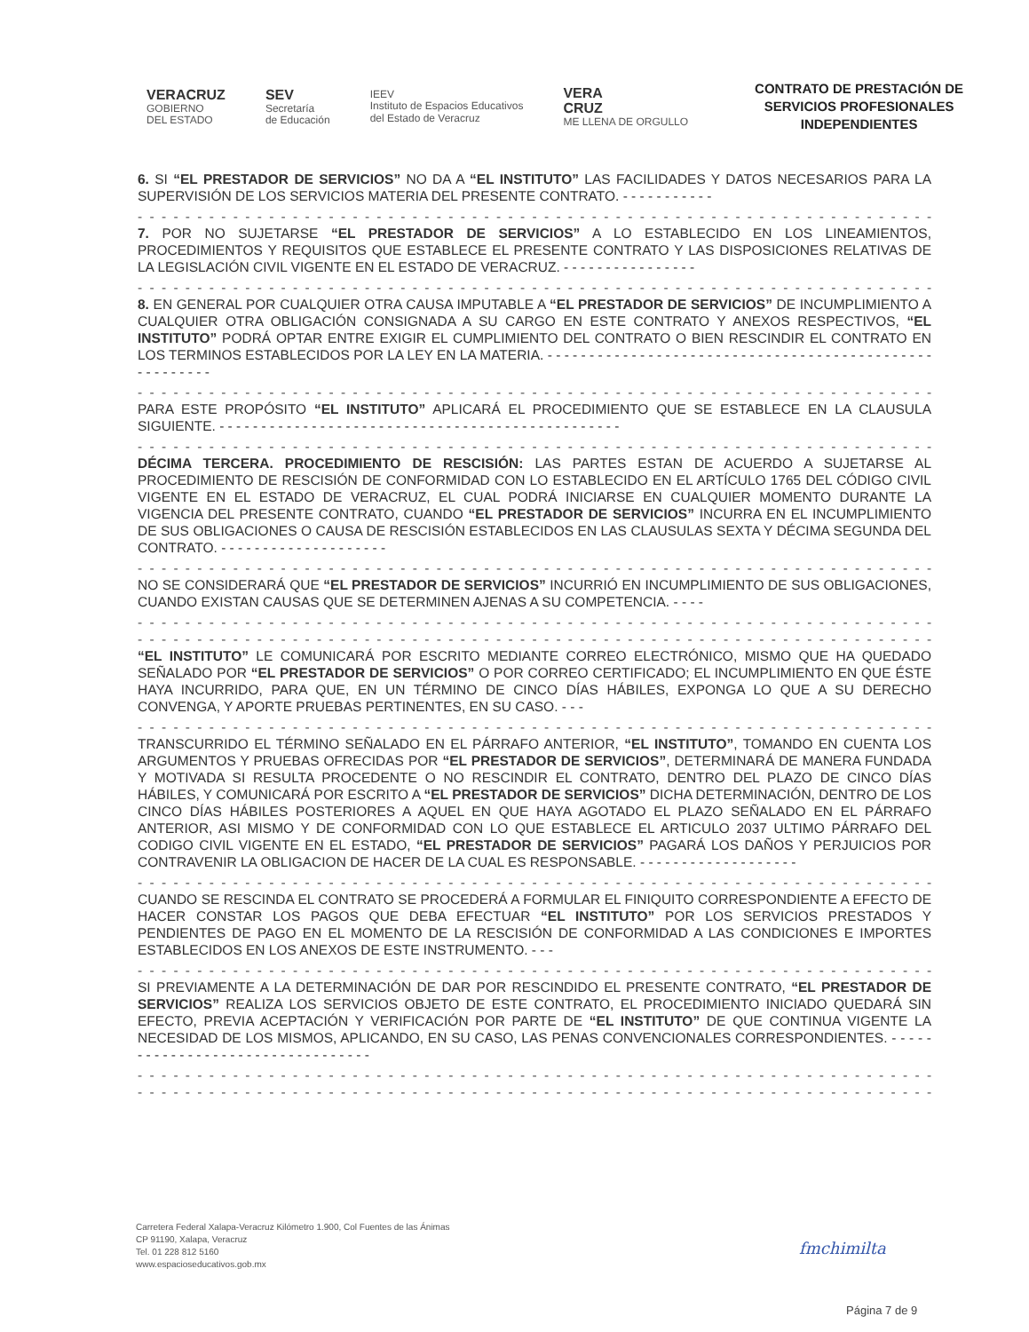VERACRUZ
GOBIERNO
DEL ESTADO
SEV
Secretaría
de Educación
IEEV
Instituto de Espacios Educativos
del Estado de Veracruz
VERA
CRUZ
ME LLENA DE ORGULLO
CONTRATO DE PRESTACIÓN DE
SERVICIOS PROFESIONALES
INDEPENDIENTES
6. SI “EL PRESTADOR DE SERVICIOS” NO DA A “EL INSTITUTO” LAS FACILIDADES Y DATOS NECESARIOS PARA LA SUPERVISIÓN DE LOS SERVICIOS MATERIA DEL PRESENTE CONTRATO. - - - - - - - - - - -
- - - - - - - - - - - - - - - - - - - - - - - - - - - - - - - - - - - - - - - - - - - - - - - - - - - - - - - - - - - - - - - - - - - -
7. POR NO SUJETARSE “EL PRESTADOR DE SERVICIOS” A LO ESTABLECIDO EN LOS LINEAMIENTOS, PROCEDIMIENTOS Y REQUISITOS QUE ESTABLECE EL PRESENTE CONTRATO Y LAS DISPOSICIONES RELATIVAS DE LA LEGISLACIÓN CIVIL VIGENTE EN EL ESTADO DE VERACRUZ. - - - - - - - - - - - - - - - -
- - - - - - - - - - - - - - - - - - - - - - - - - - - - - - - - - - - - - - - - - - - - - - - - - - - - - - - - - - - - - - - - - - - -
8. EN GENERAL POR CUALQUIER OTRA CAUSA IMPUTABLE A “EL PRESTADOR DE SERVICIOS” DE INCUMPLIMIENTO A CUALQUIER OTRA OBLIGACIÓN CONSIGNADA A SU CARGO EN ESTE CONTRATO Y ANEXOS RESPECTIVOS, “EL INSTITUTO” PODRÁ OPTAR ENTRE EXIGIR EL CUMPLIMIENTO DEL CONTRATO O BIEN RESCINDIR EL CONTRATO EN LOS TERMINOS ESTABLECIDOS POR LA LEY EN LA MATERIA. - - - - - - - - - - - - - - - - - - - - - - - - - - - - - - - - - - - - - - - - - - - - - - - - - - - - - - -
- - - - - - - - - - - - - - - - - - - - - - - - - - - - - - - - - - - - - - - - - - - - - - - - - - - - - - - - - - - - - - - - - - - -
PARA ESTE PROPÓSITO “EL INSTITUTO” APLICARÁ EL PROCEDIMIENTO QUE SE ESTABLECE EN LA CLAUSULA SIGUIENTE. - - - - - - - - - - - - - - - - - - - - - - - - - - - - - - - - - - - - - - - - - - - - - - - -
- - - - - - - - - - - - - - - - - - - - - - - - - - - - - - - - - - - - - - - - - - - - - - - - - - - - - - - - - - - - - - - - - - - -
DÉCIMA TERCERA. PROCEDIMIENTO DE RESCISIÓN: LAS PARTES ESTAN DE ACUERDO A SUJETARSE AL PROCEDIMIENTO DE RESCISIÓN DE CONFORMIDAD CON LO ESTABLECIDO EN EL ARTÍCULO 1765 DEL CÓDIGO CIVIL VIGENTE EN EL ESTADO DE VERACRUZ, EL CUAL PODRÁ INICIARSE EN CUALQUIER MOMENTO DURANTE LA VIGENCIA DEL PRESENTE CONTRATO, CUANDO “EL PRESTADOR DE SERVICIOS” INCURRA EN EL INCUMPLIMIENTO DE SUS OBLIGACIONES O CAUSA DE RESCISIÓN ESTABLECIDOS EN LAS CLAUSULAS SEXTA Y DÉCIMA SEGUNDA DEL CONTRATO. - - - - - - - - - - - - - - - - - - - -
- - - - - - - - - - - - - - - - - - - - - - - - - - - - - - - - - - - - - - - - - - - - - - - - - - - - - - - - - - - - - - - - - - - -
NO SE CONSIDERARÁ QUE “EL PRESTADOR DE SERVICIOS” INCURRIÓ EN INCUMPLIMIENTO DE SUS OBLIGACIONES, CUANDO EXISTAN CAUSAS QUE SE DETERMINEN AJENAS A SU COMPETENCIA. - - - -
- - - - - - - - - - - - - - - - - - - - - - - - - - - - - - - - - - - - - - - - - - - - - - - - - - - - - - - - - - - - - - - - - - - -
- - - - - - - - - - - - - - - - - - - - - - - - - - - - - - - - - - - - - - - - - - - - - - - - - - - - - - - - - - - - - - - - - - - -
“EL INSTITUTO” LE COMUNICARÁ POR ESCRITO MEDIANTE CORREO ELECTRÓNICO, MISMO QUE HA QUEDADO SEÑALADO POR “EL PRESTADOR DE SERVICIOS” O POR CORREO CERTIFICADO; EL INCUMPLIMIENTO EN QUE ÉSTE HAYA INCURRIDO, PARA QUE, EN UN TÉRMINO DE CINCO DÍAS HÁBILES, EXPONGA LO QUE A SU DERECHO CONVENGA, Y APORTE PRUEBAS PERTINENTES, EN SU CASO. - - -
- - - - - - - - - - - - - - - - - - - - - - - - - - - - - - - - - - - - - - - - - - - - - - - - - - - - - - - - - - - - - - - - - - - -
TRANSCURRIDO EL TÉRMINO SEÑALADO EN EL PÁRRAFO ANTERIOR, “EL INSTITUTO”, TOMANDO EN CUENTA LOS ARGUMENTOS Y PRUEBAS OFRECIDAS POR “EL PRESTADOR DE SERVICIOS”, DETERMINARÁ DE MANERA FUNDADA Y MOTIVADA SI RESULTA PROCEDENTE O NO RESCINDIR EL CONTRATO, DENTRO DEL PLAZO DE CINCO DÍAS HÁBILES, Y COMUNICARÁ POR ESCRITO A “EL PRESTADOR DE SERVICIOS” DICHA DETERMINACIÓN, DENTRO DE LOS CINCO DÍAS HÁBILES POSTERIORES A AQUEL EN QUE HAYA AGOTADO EL PLAZO SEÑALADO EN EL PÁRRAFO ANTERIOR, ASI MISMO Y DE CONFORMIDAD CON LO QUE ESTABLECE EL ARTICULO 2037 ULTIMO PÁRRAFO DEL CODIGO CIVIL VIGENTE EN EL ESTADO, “EL PRESTADOR DE SERVICIOS” PAGARÁ LOS DAÑOS Y PERJUICIOS POR CONTRAVENIR LA OBLIGACION DE HACER DE LA CUAL ES RESPONSABLE. - - - - - - - - - - - - - - - - - - -
- - - - - - - - - - - - - - - - - - - - - - - - - - - - - - - - - - - - - - - - - - - - - - - - - - - - - - - - - - - - - - - - - - - -
CUANDO SE RESCINDA EL CONTRATO SE PROCEDERÁ A FORMULAR EL FINIQUITO CORRESPONDIENTE A EFECTO DE HACER CONSTAR LOS PAGOS QUE DEBA EFECTUAR “EL INSTITUTO” POR LOS SERVICIOS PRESTADOS Y PENDIENTES DE PAGO EN EL MOMENTO DE LA RESCISIÓN DE CONFORMIDAD A LAS CONDICIONES E IMPORTES ESTABLECIDOS EN LOS ANEXOS DE ESTE INSTRUMENTO. - - -
- - - - - - - - - - - - - - - - - - - - - - - - - - - - - - - - - - - - - - - - - - - - - - - - - - - - - - - - - - - - - - - - - - - -
SI PREVIAMENTE A LA DETERMINACIÓN DE DAR POR RESCINDIDO EL PRESENTE CONTRATO, “EL PRESTADOR DE SERVICIOS” REALIZA LOS SERVICIOS OBJETO DE ESTE CONTRATO, EL PROCEDIMIENTO INICIADO QUEDARÁ SIN EFECTO, PREVIA ACEPTACIÓN Y VERIFICACIÓN POR PARTE DE “EL INSTITUTO” DE QUE CONTINUA VIGENTE LA NECESIDAD DE LOS MISMOS, APLICANDO, EN SU CASO, LAS PENAS CONVENCIONALES CORRESPONDIENTES. - - - - - - - - - - - - - - - - - - - - - - - - - - - - - - - - -
- - - - - - - - - - - - - - - - - - - - - - - - - - - - - - - - - - - - - - - - - - - - - - - - - - - - - - - - - - - - - - - - - - - -
- - - - - - - - - - - - - - - - - - - - - - - - - - - - - - - - - - - - - - - - - - - - - - - - - - - - - - - - - - - - - - - - - - - -
Carretera Federal Xalapa-Veracruz Kilómetro 1.900, Col Fuentes de las Ánimas
CP 91190, Xalapa, Veracruz
Tel. 01 228 812 5160
www.espacioseducativos.gob.mx
fmchimilta
Página 7 de 9